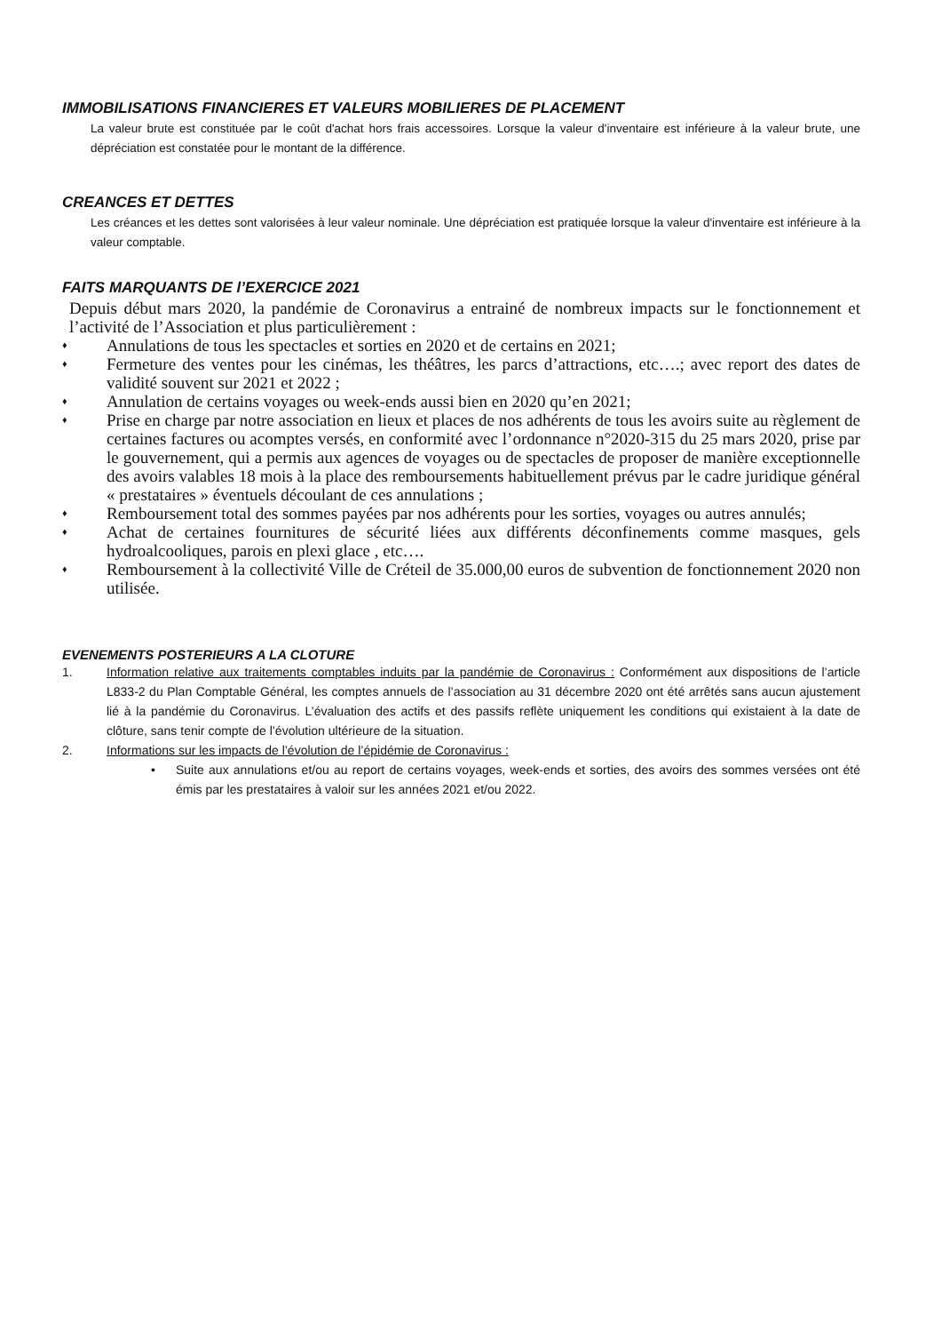IMMOBILISATIONS FINANCIERES ET VALEURS MOBILIERES DE PLACEMENT
La valeur brute est constituée par le coût d'achat hors frais accessoires. Lorsque la valeur d'inventaire est inférieure à la valeur brute, une dépréciation est constatée pour le montant de la différence.
CREANCES ET DETTES
Les créances et les dettes sont valorisées à leur valeur nominale. Une dépréciation est pratiquée lorsque la valeur d'inventaire est inférieure à la valeur comptable.
FAITS MARQUANTS DE l’EXERCICE 2021
Depuis début mars 2020, la pandémie de Coronavirus a entrainé de nombreux impacts sur le fonctionnement et l’activité de l’Association et plus particulièrement :
♦ Annulations de tous les spectacles et sorties en 2020 et de certains en 2021;
♦ Fermeture des ventes pour les cinémas, les théâtres, les parcs d’attractions, etc….; avec report des dates de validité souvent sur 2021 et 2022 ;
♦ Annulation de certains voyages ou week-ends aussi bien en 2020 qu’en 2021;
♦ Prise en charge par notre association en lieux et places de nos adhérents de tous les avoirs suite au règlement de certaines factures ou acomptes versés, en conformité avec l’ordonnance n°2020-315 du 25 mars 2020, prise par le gouvernement, qui a permis aux agences de voyages ou de spectacles de proposer de manière exceptionnelle des avoirs valables 18 mois à la place des remboursements habituellement prévus par le cadre juridique général « prestataires » éventuels découlant de ces annulations ;
♦ Remboursement total des sommes payées par nos adhérents pour les sorties, voyages ou autres annulés;
♦ Achat de certaines fournitures de sécurité liées aux différents déconfinements comme masques, gels hydroalcooliques, parois en plexi glace , etc….
♦ Remboursement à la collectivité Ville de Créteil de 35.000,00 euros de subvention de fonctionnement 2020 non utilisée.
EVENEMENTS POSTERIEURS A LA CLOTURE
1. Information relative aux traitements comptables induits par la pandémie de Coronavirus : Conformément aux dispositions de l’article L833-2 du Plan Comptable Général, les comptes annuels de l’association au 31 décembre 2020 ont été arrêtés sans aucun ajustement lié à la pandémie du Coronavirus. L’évaluation des actifs et des passifs reflète uniquement les conditions qui existaient à la date de clôture, sans tenir compte de l’évolution ultérieure de la situation.
2. Informations sur les impacts de l’évolution de l’épidémie de Coronavirus :
• Suite aux annulations et/ou au report de certains voyages, week-ends et sorties, des avoirs des sommes versées ont été émis par les prestataires à valoir sur les années 2021 et/ou 2022.